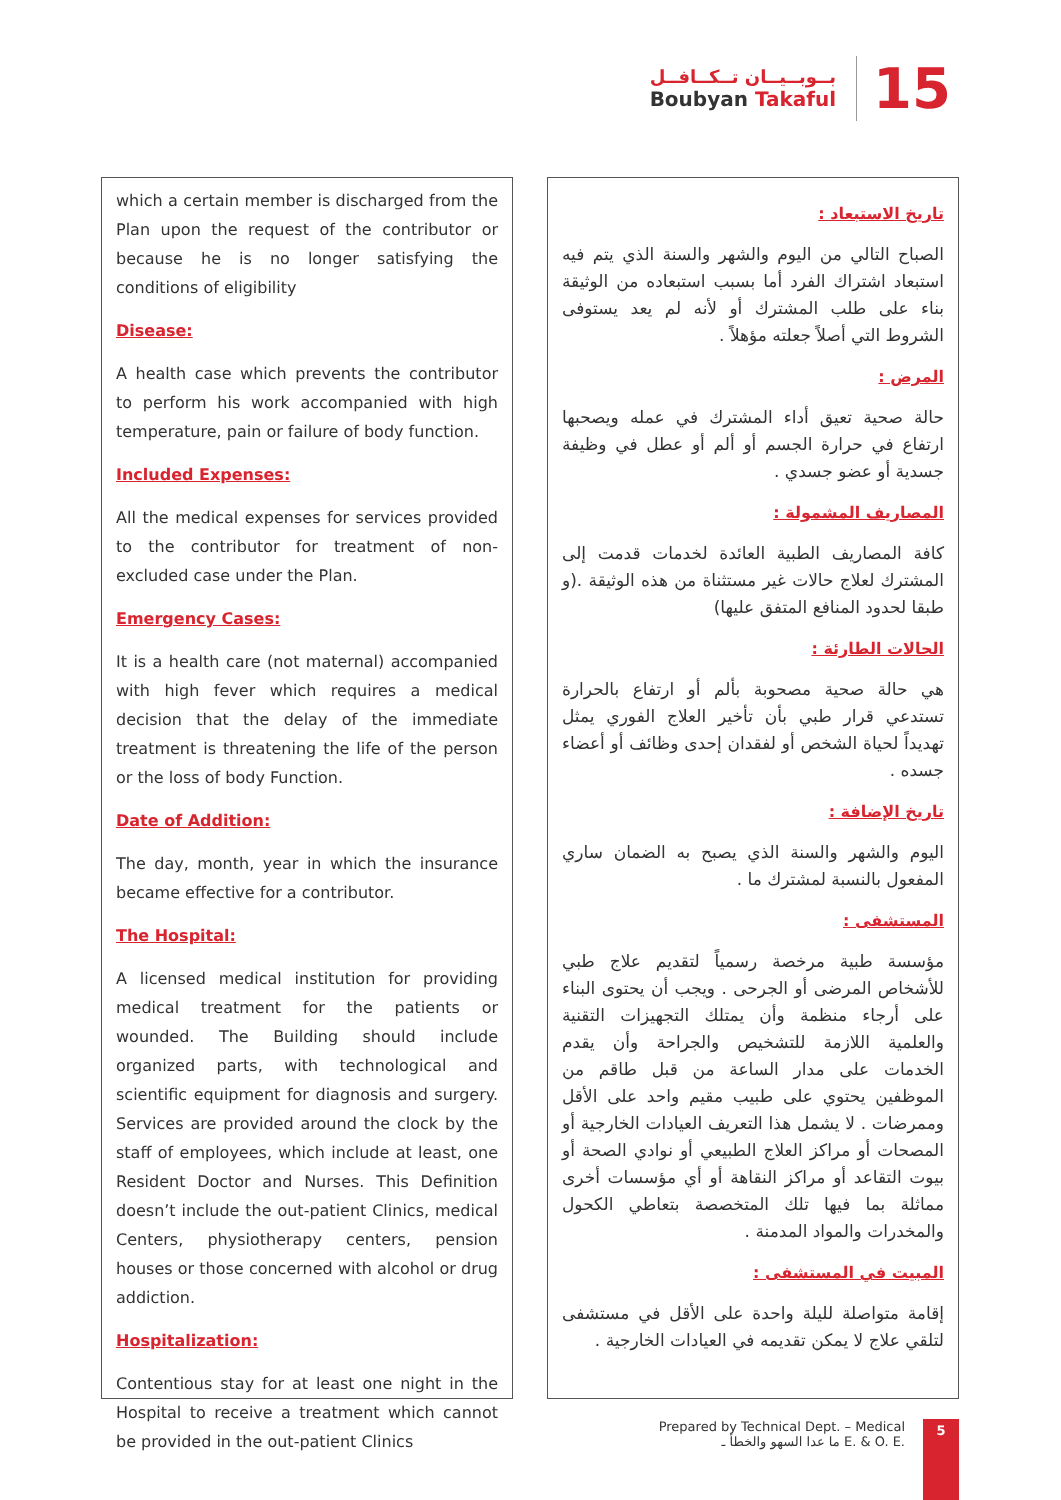بــوبــيــان تــكــافــل
Boubyan Takaful
15
which a certain member is discharged from the Plan upon the request of the contributor or because he is no longer satisfying the conditions of eligibility
Disease:
A health case which prevents the contributor to perform his work accompanied with high temperature, pain or failure of body function.
Included Expenses:
All the medical expenses for services provided to the contributor for treatment of non-excluded case under the Plan.
Emergency Cases:
It is a health care (not maternal) accompanied with high fever which requires a medical decision that the delay of the immediate treatment is threatening the life of the person or the loss of body Function.
Date of Addition:
The day, month, year in which the insurance became effective for a contributor.
The Hospital:
A licensed medical institution for providing medical treatment for the patients or wounded. The Building should include organized parts, with technological and scientific equipment for diagnosis and surgery. Services are provided around the clock by the staff of employees, which include at least, one Resident Doctor and Nurses. This Definition doesn’t include the out-patient Clinics, medical Centers, physiotherapy centers, pension houses or those concerned with alcohol or drug addiction.
Hospitalization:
Contentious stay for at least one night in the Hospital to receive a treatment which cannot be provided in the out-patient Clinics
تاريخ الاستبعاد :
الصباح التالي من اليوم والشهر والسنة الذي يتم فيه استبعاد اشتراك الفرد أما بسبب استبعاده من الوثيقة بناء على طلب المشترك أو لأنه لم يعد يستوفى الشروط التي أصلاً جعلته مؤهلاً .
المرض :
حالة صحية تعيق أداء المشترك في عمله ويصحبها ارتفاع في حرارة الجسم أو ألم أو عطل في وظيفة جسدية أو عضو جسدي .
المصاريف المشمولة :
كافة المصاريف الطبية العائدة لخدمات قدمت إلى المشترك لعلاج حالات غير مستثناة من هذه الوثيقة .(و طبقا لحدود المنافع المتفق عليها)
الحالات الطارئة :
هي حالة صحية مصحوبة بألم أو ارتفاع بالحرارة تستدعي قرار طبي بأن تأخير العلاج الفوري يمثل تهديداً لحياة الشخص أو لفقدان إحدى وظائف أو أعضاء جسده .
تاريخ الإضافة :
اليوم والشهر والسنة الذي يصبح به الضمان ساري المفعول بالنسبة لمشترك ما .
المستشفى :
مؤسسة طبية مرخصة رسمياً لتقديم علاج طبي للأشخاص المرضى أو الجرحى . ويجب أن يحتوى البناء على أرجاء منظمة وأن يمتلك التجهيزات التقنية والعلمية اللازمة للتشخيص والجراحة وأن يقدم الخدمات على مدار الساعة من قبل طاقم من الموظفين يحتوي على طبيب مقيم واحد على الأقل وممرضات . لا يشمل هذا التعريف العيادات الخارجية أو المصحات أو مراكز العلاج الطبيعي أو نوادي الصحة أو بيوت التقاعد أو مراكز النقاهة أو أي مؤسسات أخرى مماثلة بما فيها تلك المتخصصة بتعاطي الكحول والمخدرات والمواد المدمنة .
المبيت في المستشفى :
إقامة متواصلة لليلة واحدة على الأقل في مستشفى لتلقي علاج لا يمكن تقديمه في العيادات الخارجية .
Prepared by Technical Dept. – Medical
ما عدا السهو والخطأ ـ E. & O. E.
5